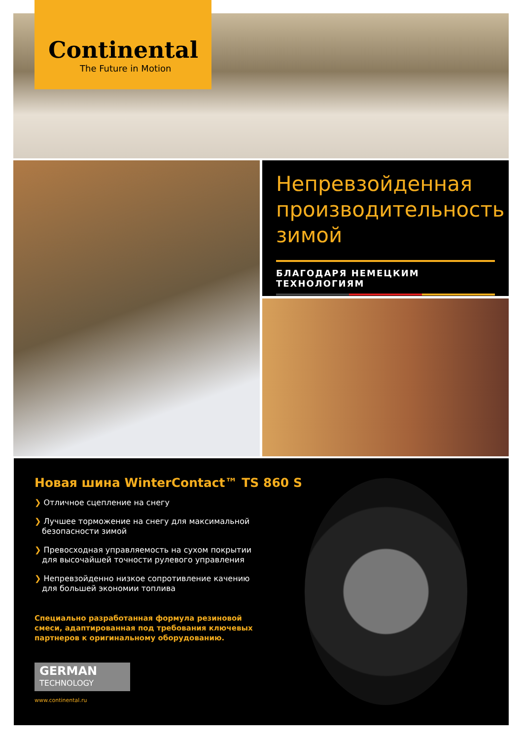Continental
The Future in Motion
Непревзойденная производительность зимой
БЛАГОДАРЯ НЕМЕЦКИМ ТЕХНОЛОГИЯМ
Новая шина WinterContact™ TS 860 S
❯ Отличное сцепление на снегу
❯ Лучшее торможение на снегу для максимальной безопасности зимой
❯ Превосходная управляемость на сухом покрытии для высочайшей точности рулевого управления
❯ Непревзойденно низкое сопротивление качению для большей экономии топлива
Специально разработанная формула резиновой смеси, адаптированная под требования ключевых партнеров к оригинальному оборудованию.
GERMAN
TECHNOLOGY
www.continental.ru